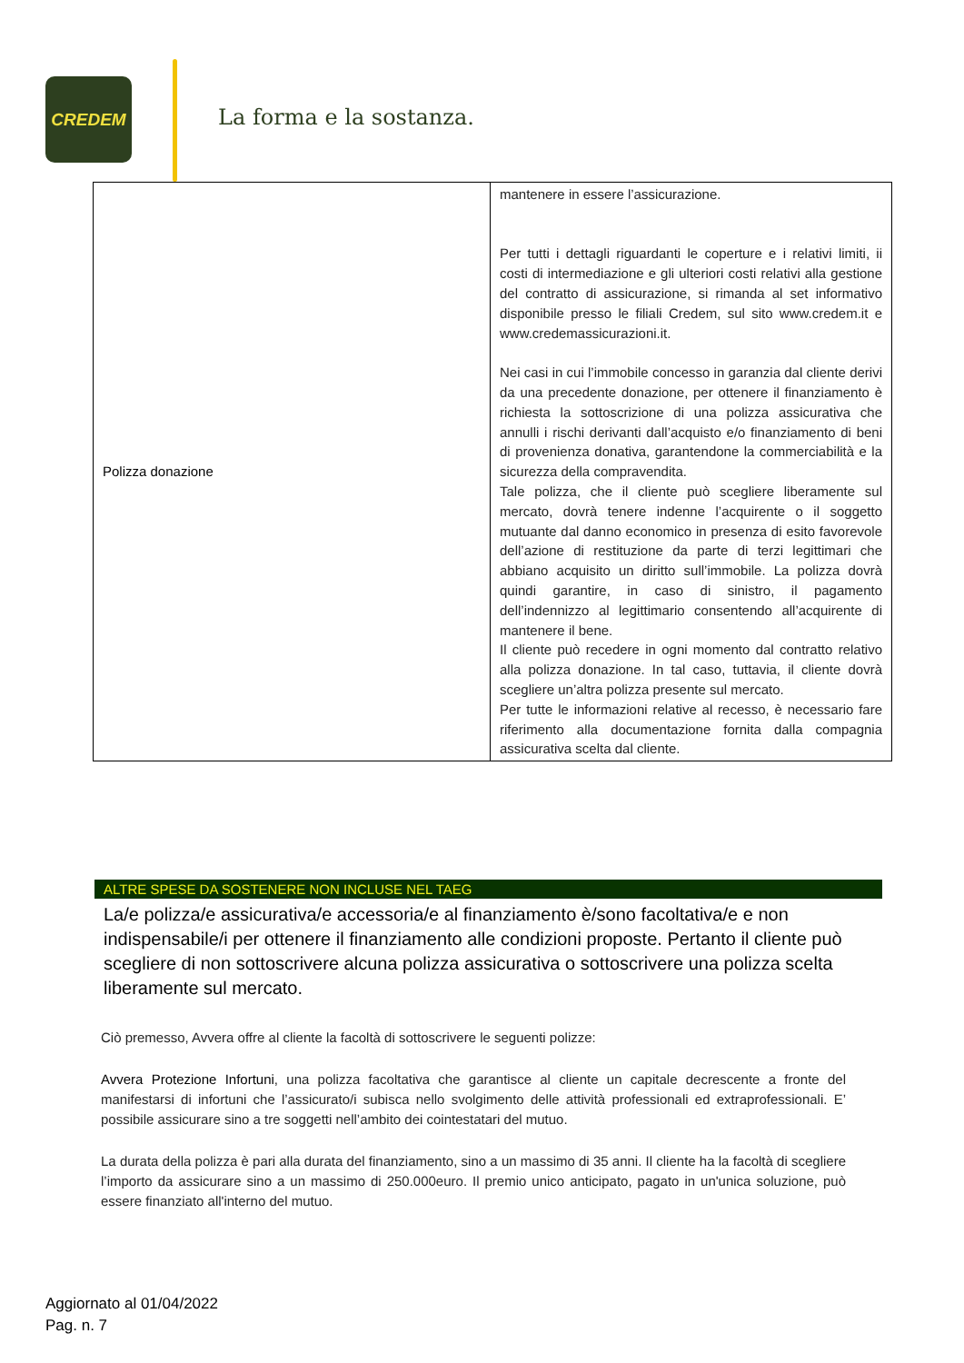CREDEM
La forma e la sostanza.
| Polizza donazione | mantenere in essere l’assicurazione. Per tutti i dettagli riguardanti le coperture e i relativi limiti, ii costi di intermediazione e gli ulteriori costi relativi alla gestione del contratto di assicurazione, si rimanda al set informativo disponibile presso le filiali Credem, sul sito www.credem.it e www.credemassicurazioni.it. Nei casi in cui l’immobile concesso in garanzia dal cliente derivi da una precedente donazione, per ottenere il finanziamento è richiesta la sottoscrizione di una polizza assicurativa che annulli i rischi derivanti dall’acquisto e/o finanziamento di beni di provenienza donativa, garantendone la commerciabilità e la sicurezza della compravendita. Tale polizza, che il cliente può scegliere liberamente sul mercato, dovrà tenere indenne l’acquirente o il soggetto mutuante dal danno economico in presenza di esito favorevole dell’azione di restituzione da parte di terzi legittimari che abbiano acquisito un diritto sull’immobile. La polizza dovrà quindi garantire, in caso di sinistro, il pagamento dell’indennizzo al legittimario consentendo all’acquirente di mantenere il bene. Il cliente può recedere in ogni momento dal contratto relativo alla polizza donazione. In tal caso, tuttavia, il cliente dovrà scegliere un’altra polizza presente sul mercato. Per tutte le informazioni relative al recesso, è necessario fare riferimento alla documentazione fornita dalla compagnia assicurativa scelta dal cliente. |
ALTRE SPESE DA SOSTENERE NON INCLUSE NEL TAEG
La/e polizza/e assicurativa/e accessoria/e al finanziamento è/sono facoltativa/e e non indispensabile/i per ottenere il finanziamento alle condizioni proposte. Pertanto il cliente può scegliere di non sottoscrivere alcuna polizza assicurativa o sottoscrivere una polizza scelta liberamente sul mercato.
Ciò premesso, Avvera offre al cliente la facoltà di sottoscrivere le seguenti polizze:
Avvera Protezione Infortuni, una polizza facoltativa che garantisce al cliente un capitale decrescente a fronte del manifestarsi di infortuni che l’assicurato/i subisca nello svolgimento delle attività professionali ed extraprofessionali. E’ possibile assicurare sino a tre soggetti nell’ambito dei cointestatari del mutuo.
La durata della polizza è pari alla durata del finanziamento, sino a un massimo di 35 anni. Il cliente ha la facoltà di scegliere l’importo da assicurare sino a un massimo di 250.000euro. Il premio unico anticipato, pagato in un'unica soluzione, può essere finanziato all'interno del mutuo.
Aggiornato al 01/04/2022
Pag. n. 7